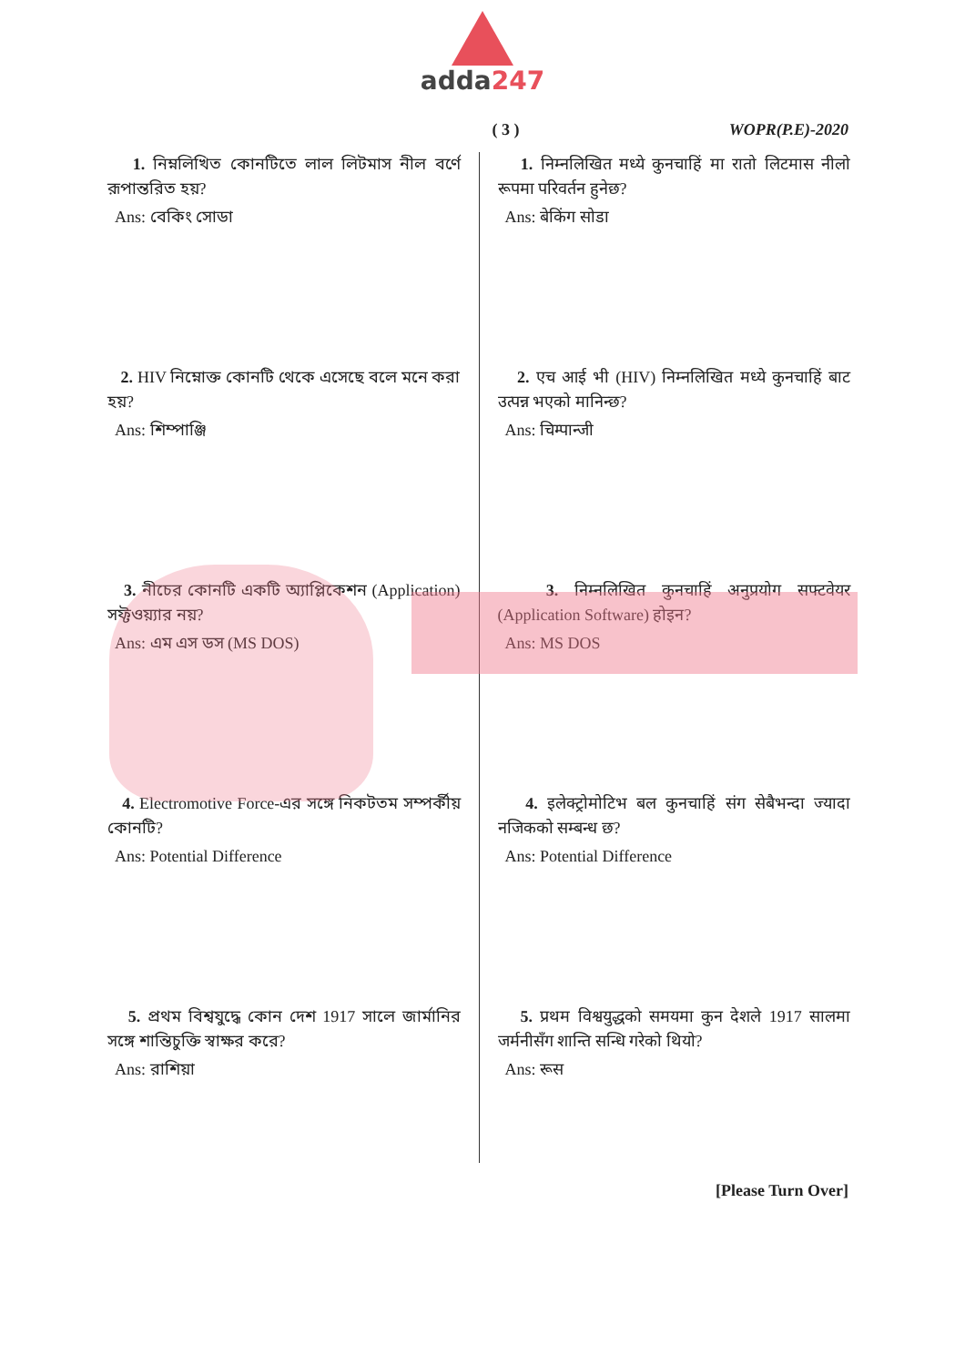adda247
( 3 ) WOPR(P.E)-2020
1. নিম্নলিখিত কোনটিতে লাল লিটমাস নীল বর্ণে রূপান্তরিত হয়?
Ans: বেকিং সোডা
2. HIV নিম্নোক্ত কোনটি থেকে এসেছে বলে মনে করা হয়?
Ans: শিম্পাঞ্জি
3. নীচের কোনটি একটি অ্যাপ্লিকেশন (Application) সফ্টওয়্যার নয়?
Ans: এম এস ডস (MS DOS)
4. Electromotive Force-এর সঙ্গে নিকটতম সম্পর্কীয় কোনটি?
Ans: Potential Difference
5. প্রথম বিশ্বযুদ্ধে কোন দেশ 1917 সালে জার্মানির সঙ্গে শান্তিচুক্তি স্বাক্ষর করে?
Ans: রাশিয়া
1. निम्नलिखित मध्ये कुनचाहिं मा रातो लिटमास नीलो रूपमा परिवर्तन हुनेछ?
Ans: बेकिंग सोडा
2. एच आई भी (HIV) निम्नलिखित मध्ये कुनचाहिं बाट उत्पन्न भएको मानिन्छ?
Ans: चिम्पान्जी
3. निम्नलिखित कुनचाहिं अनुप्रयोग सफ्टवेयर (Application Software) होइन?
Ans: MS DOS
4. इलेक्ट्रोमोटिभ बल कुनचाहिं संग सेबैभन्दा ज्यादा नजिकको सम्बन्ध छ?
Ans: Potential Difference
5. प्रथम विश्वयुद्धको समयमा कुन देशले 1917 सालमा जर्मनीसँग शान्ति सन्धि गरेको थियो?
Ans: रूस
[Please Turn Over]